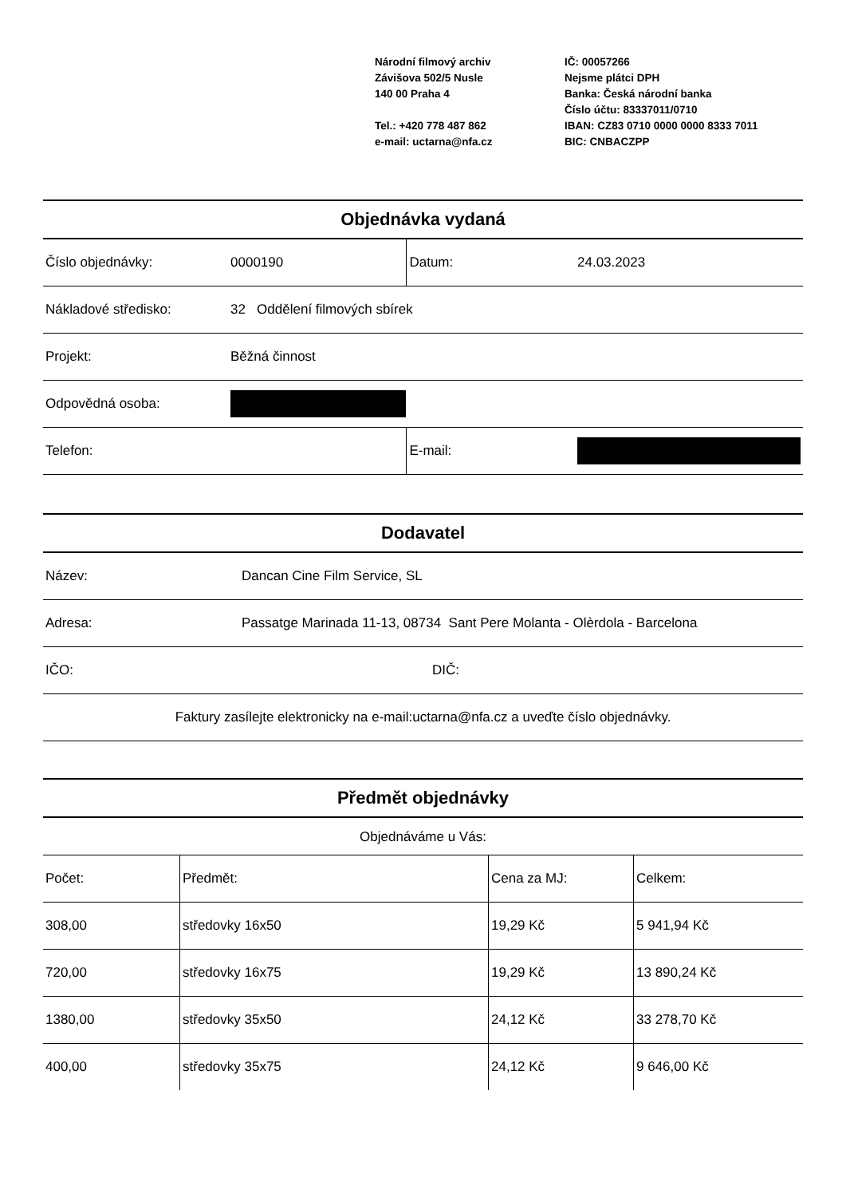Národní filmový archiv
Závišova 502/5 Nusle
140 00 Praha 4
Tel.: +420 778 487 862
e-mail: uctarna@nfa.cz
IČ: 00057266
Nejsme plátci DPH
Banka: Česká národní banka
Číslo účtu: 83337011/0710
IBAN: CZ83 0710 0000 0000 8333 7011
BIC: CNBACZPP
Objednávka vydaná
| Číslo objednávky: | 0000190 | Datum: | 24.03.2023 |
| Nákladové středisko: | 32 Oddělení filmových sbírek | | |
| Projekt: | Běžná činnost | | |
| Odpovědná osoba: | | | |
| Telefon: | | E-mail: | |
Dodavatel
| Název: | Dancan Cine Film Service, SL | |
| Adresa: | Passatge Marinada 11-13, 08734 Sant Pere Molanta - Olèrdola - Barcelona | |
| IČO: | | DIČ: |
| Faktury zasílejte elektronicky na e-mail:uctarna@nfa.cz a uveďte číslo objednávky. | | |
Předmět objednávky
Objednáváme u Vás:
| Počet: | Předmět: | Cena za MJ: | Celkem: |
| --- | --- | --- | --- |
| 308,00 | středovky 16x50 | 19,29 Kč | 5 941,94 Kč |
| 720,00 | středovky 16x75 | 19,29 Kč | 13 890,24 Kč |
| 1380,00 | středovky 35x50 | 24,12 Kč | 33 278,70 Kč |
| 400,00 | středovky 35x75 | 24,12 Kč | 9 646,00 Kč |